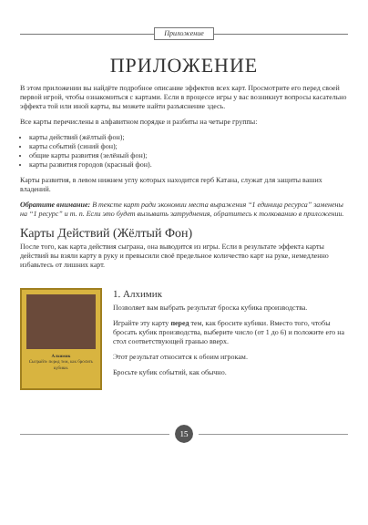Приложение
ПРИЛОЖЕНИЕ
В этом приложении вы найдёте подробное описание эффектов всех карт. Просмотрите его перед своей первой игрой, чтобы ознакомиться с картами. Если в процессе игры у вас возникнут вопросы касательно эффекта той или иной карты, вы можете найти разъяснение здесь.
Все карты перечислены в алфавитном порядке и разбиты на четыре группы:
карты действий (жёлтый фон);
карты событий (синий фон);
общие карты развития (зелёный фон);
карты развития городов (красный фон).
Карты развития, в левом нижнем углу которых находится герб Катана, служат для защиты ваших владений.
Обратите внимание: В тексте карт ради экономии места выражения “1 единица ресурса” заменены на “1 ресурс” и т. п. Если это будет вызывать затруднения, обратитесь к толкованию в приложении.
Карты Действий (Жёлтый Фон)
После того, как карта действия сыграна, она выводится из игры. Если в результате эффекта карты действий вы взяли карту в руку и превысили своё предельное количество карт на руке, немедленно избавьтесь от лишних карт.
Алхимик
Сыграйте перед тем, как бросить кубики.
1. Алхимик
Позволяет вам выбрать результат броска кубика производства.
Играйте эту карту перед тем, как бросите кубики. Вместо того, чтобы бросать кубик производства, выберите число (от 1 до 6) и положите его на стол соответствующей гранью вверх.
Этот результат относится к обоим игрокам.
Бросьте кубик событий, как обычно.
15